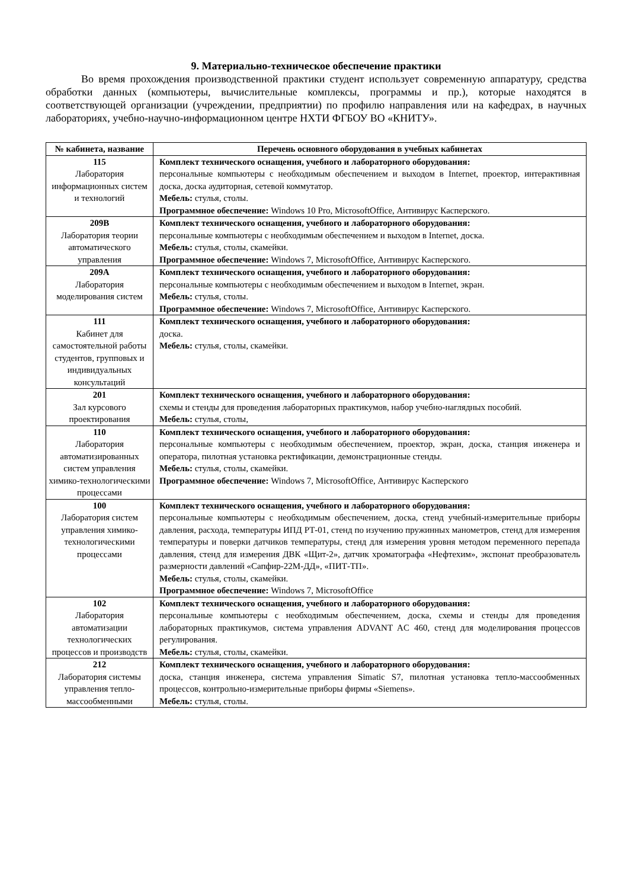9. Материально-техническое обеспечение практики
Во время прохождения производственной практики студент использует современную аппаратуру, средства обработки данных (компьютеры, вычислительные комплексы, программы и пр.), которые находятся в соответствующей организации (учреждении, предприятии) по профилю направления или на кафедрах, в научных лабораториях, учебно-научно-информационном центре НХТИ ФГБОУ ВО «КНИТУ».
| № кабинета, название | Перечень основного оборудования в учебных кабинетах |
| --- | --- |
| 115 Лаборатория информационных систем и технологий | Комплект технического оснащения, учебного и лабораторного оборудования: персональные компьютеры с необходимым обеспечением и выходом в Internet, проектор, интерактивная доска, доска аудиторная, сетевой коммутатор. Мебель: стулья, столы. Программное обеспечение: Windows 10 Pro, MicrosoftOffice, Антивирус Касперского. |
| 209В Лаборатория теории автоматического управления | Комплект технического оснащения, учебного и лабораторного оборудования: персональные компьютеры с необходимым обеспечением и выходом в Internet, доска. Мебель: стулья, столы, скамейки. Программное обеспечение: Windows 7, MicrosoftOffice, Антивирус Касперского. |
| 209А Лаборатория моделирования систем | Комплект технического оснащения, учебного и лабораторного оборудования: персональные компьютеры с необходимым обеспечением и выходом в Internet, экран. Мебель: стулья, столы. Программное обеспечение: Windows 7, MicrosoftOffice, Антивирус Касперского. |
| 111 Кабинет для самостоятельной работы студентов, групповых и индивидуальных консультаций | Комплект технического оснащения, учебного и лабораторного оборудования: доска. Мебель: стулья, столы, скамейки. |
| 201 Зал курсового проектирования | Комплект технического оснащения, учебного и лабораторного оборудования: схемы и стенды для проведения лабораторных практикумов, набор учебно-наглядных пособий. Мебель: стулья, столы, |
| 110 Лаборатория автоматизированных систем управления химико-технологическими процессами | Комплект технического оснащения, учебного и лабораторного оборудования: персональные компьютеры с необходимым обеспечением, проектор, экран, доска, станция инженера и оператора, пилотная установка ректификации, демонстрационные стенды. Мебель: стулья, столы, скамейки. Программное обеспечение: Windows 7, MicrosoftOffice, Антивирус Касперского |
| 100 Лаборатория систем управления химико-технологическими процессами | Комплект технического оснащения, учебного и лабораторного оборудования: персональные компьютеры с необходимым обеспечением, доска, стенд учебный-измерительные приборы давления, расхода, температуры ИПД РТ-01, стенд по изучению пружинных манометров, стенд для измерения температуры и поверки датчиков температуры, стенд для измерения уровня методом переменного перепада давления, стенд для измерения ДВК «Щит-2», датчик хроматографа «Нефтехим», экспонат преобразователь размерности давлений «Сапфир-22М-ДД», «ПИТ-ТП». Мебель: стулья, столы, скамейки. Программное обеспечение: Windows 7, MicrosoftOffice |
| 102 Лаборатория автоматизации технологических процессов и производств | Комплект технического оснащения, учебного и лабораторного оборудования: персональные компьютеры с необходимым обеспечением, доска, схемы и стенды для проведения лабораторных практикумов, система управления ADVANT AC 460, стенд для моделирования процессов регулирования. Мебель: стулья, столы, скамейки. |
| 212 Лаборатория системы управления тепло-массообменными | Комплект технического оснащения, учебного и лабораторного оборудования: доска, станция инженера, система управления Simatic S7, пилотная установка тепло-массообменных процессов, контрольно-измерительные приборы фирмы «Siemens». Мебель: стулья, столы. |